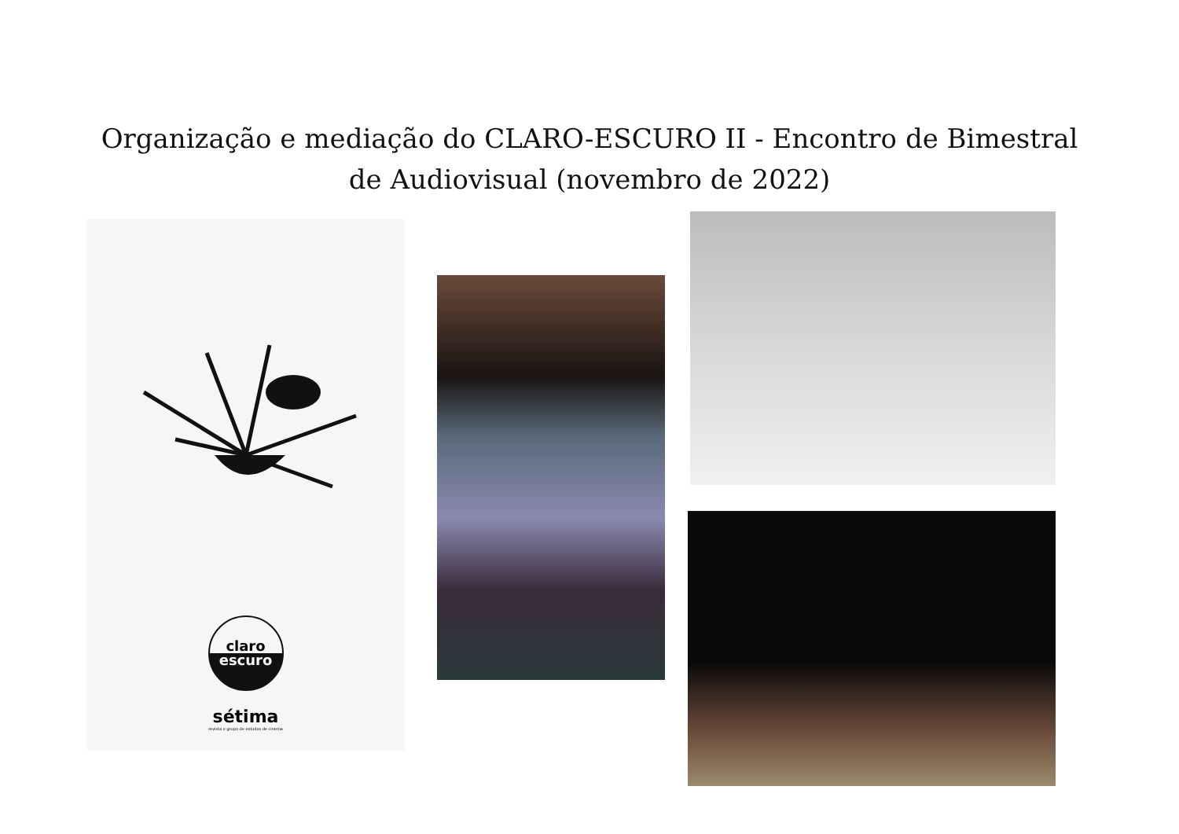Organização e mediação do CLARO-ESCURO II - Encontro de Bimestral
de Audiovisual (novembro de 2022)
claro
escuro
sétima
revista e grupo de estudos de cinema